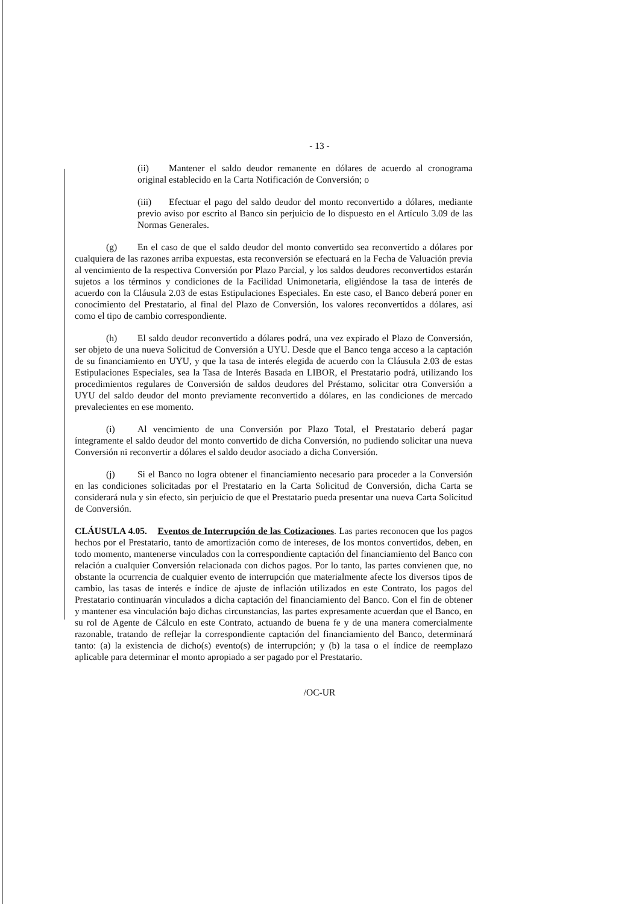- 13 -
(ii) Mantener el saldo deudor remanente en dólares de acuerdo al cronograma original establecido en la Carta Notificación de Conversión; o
(iii) Efectuar el pago del saldo deudor del monto reconvertido a dólares, mediante previo aviso por escrito al Banco sin perjuicio de lo dispuesto en el Artículo 3.09 de las Normas Generales.
(g) En el caso de que el saldo deudor del monto convertido sea reconvertido a dólares por cualquiera de las razones arriba expuestas, esta reconversión se efectuará en la Fecha de Valuación previa al vencimiento de la respectiva Conversión por Plazo Parcial, y los saldos deudores reconvertidos estarán sujetos a los términos y condiciones de la Facilidad Unimonetaria, eligiéndose la tasa de interés de acuerdo con la Cláusula 2.03 de estas Estipulaciones Especiales. En este caso, el Banco deberá poner en conocimiento del Prestatario, al final del Plazo de Conversión, los valores reconvertidos a dólares, así como el tipo de cambio correspondiente.
(h) El saldo deudor reconvertido a dólares podrá, una vez expirado el Plazo de Conversión, ser objeto de una nueva Solicitud de Conversión a UYU. Desde que el Banco tenga acceso a la captación de su financiamiento en UYU, y que la tasa de interés elegida de acuerdo con la Cláusula 2.03 de estas Estipulaciones Especiales, sea la Tasa de Interés Basada en LIBOR, el Prestatario podrá, utilizando los procedimientos regulares de Conversión de saldos deudores del Préstamo, solicitar otra Conversión a UYU del saldo deudor del monto previamente reconvertido a dólares, en las condiciones de mercado prevalecientes en ese momento.
(i) Al vencimiento de una Conversión por Plazo Total, el Prestatario deberá pagar íntegramente el saldo deudor del monto convertido de dicha Conversión, no pudiendo solicitar una nueva Conversión ni reconvertir a dólares el saldo deudor asociado a dicha Conversión.
(j) Si el Banco no logra obtener el financiamiento necesario para proceder a la Conversión en las condiciones solicitadas por el Prestatario en la Carta Solicitud de Conversión, dicha Carta se considerará nula y sin efecto, sin perjuicio de que el Prestatario pueda presentar una nueva Carta Solicitud de Conversión.
CLÁUSULA 4.05. Eventos de Interrupción de las Cotizaciones. Las partes reconocen que los pagos hechos por el Prestatario, tanto de amortización como de intereses, de los montos convertidos, deben, en todo momento, mantenerse vinculados con la correspondiente captación del financiamiento del Banco con relación a cualquier Conversión relacionada con dichos pagos. Por lo tanto, las partes convienen que, no obstante la ocurrencia de cualquier evento de interrupción que materialmente afecte los diversos tipos de cambio, las tasas de interés e índice de ajuste de inflación utilizados en este Contrato, los pagos del Prestatario continuarán vinculados a dicha captación del financiamiento del Banco. Con el fin de obtener y mantener esa vinculación bajo dichas circunstancias, las partes expresamente acuerdan que el Banco, en su rol de Agente de Cálculo en este Contrato, actuando de buena fe y de una manera comercialmente razonable, tratando de reflejar la correspondiente captación del financiamiento del Banco, determinará tanto: (a) la existencia de dicho(s) evento(s) de interrupción; y (b) la tasa o el índice de reemplazo aplicable para determinar el monto apropiado a ser pagado por el Prestatario.
/OC-UR